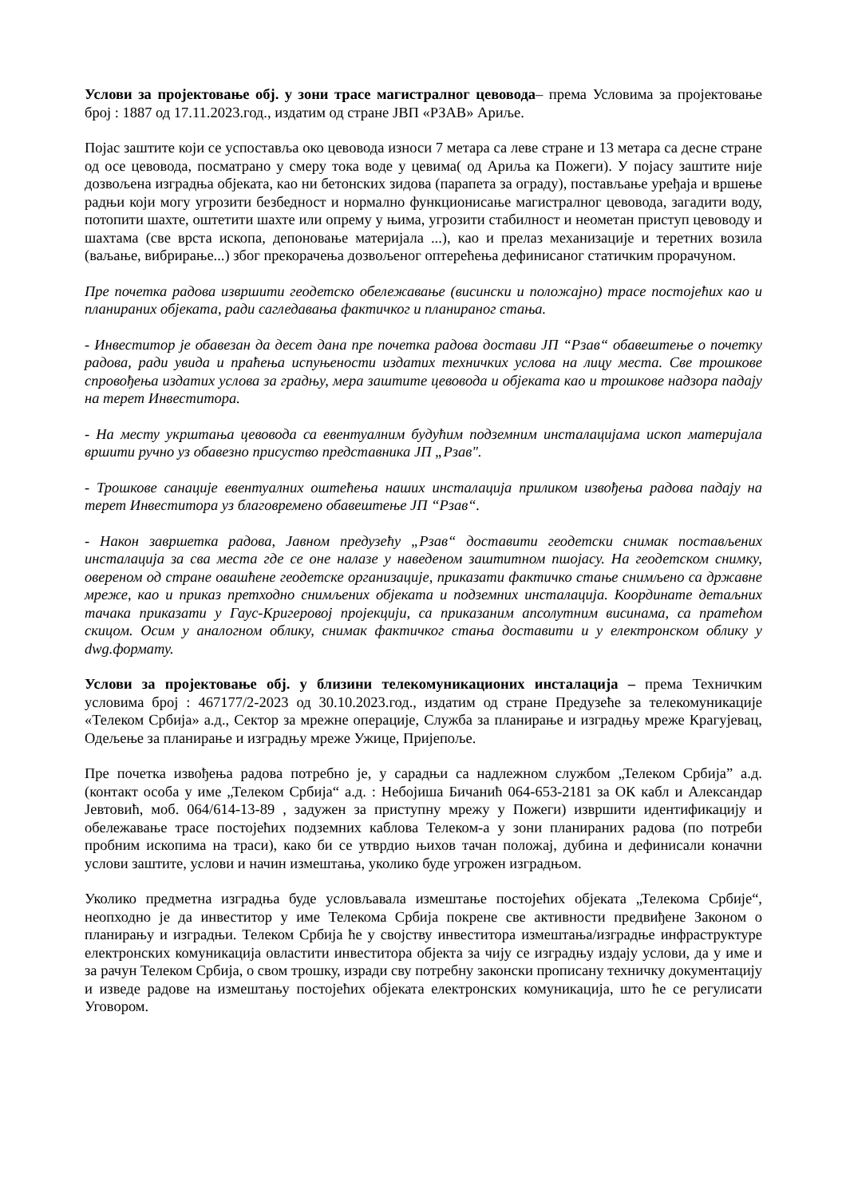Услови за пројектовање обј. у зони трасе магистралног цевовода– према Условима за пројектовање број : 1887 од 17.11.2023.год., издатим од стране ЈВП «РЗАВ» Ариље.
Појас заштите који се успоставља око цевовода износи 7 метара са леве стране и 13 метара са десне стране од осе цевовода, посматрано у смеру тока воде у цевима( од Ариља ка Пожеги). У појасу заштите није дозвољена изградња објеката, као ни бетонских зидова (парапета за ограду), постављање уређаја и вршење радњи који могу угрозити безбедност и нормално функционисање магистралног цевовода, загадити воду, потопити шахте, оштетити шахте или опрему у њима, угрозити стабилност и неометан приступ цевоводу и шахтама (све врста ископа, депоновање материјала ...), као и прелаз механизације и теретних возила (ваљање, вибрирање...) због прекорачења дозвољеног оптерећења дефинисаног статичким прорачуном.
Пре почетка радова извршити геодетско обележавање (висински и положајно) трасе постојећих као и планираних објеката, ради сагледавања фактичког и планираног стања.
- Инвеститор је обавезан да десет дана пре почетка радова достави ЈП “Рзав“ обавештење о почетку радова, ради увида и праћења испуњености издатих техничких услова на лицу места. Све трошкове спровођења издатих услова за градњу, мера заштите цевовода и објеката као и трошкове надзора падају на терет Инвеститора.
- На месту укрштања цевовода са евентуалним будућим подземним инсталацијама ископ материјала вршити ручно уз обавезно присуство представника ЈП „Рзав".
- Трошкове санације евентуалних оштећења наших инсталација приликом извођења радова падају на терет Инвеститора уз благовремено обавештење ЈП “Рзав“.
- Након завршетка радова, Јавном предузећу „Рзав“ доставити геодетски снимак постављених инсталација за сва места где се оне налазе у наведеном заштитном пшојасу. На геодетском снимку, овереном од стране овашћене геодетске организације, приказати фактичко стање снимљено са државне мреже, као и приказ претходно снимљених објеката и подземних инсталација. Координате детаљних тачака приказати у Гаус-Кригеровој пројекцији, са приказаним апсолутним висинама, са пратећом скицом. Осим у аналогном облику, снимак фактичког стања доставити и у електронском облику у dwg.формату.
Услови за пројектовање обј. у близини телекомуникационих инсталација – према Техничким условима број : 467177/2-2023 од 30.10.2023.год., издатим од стране Предузеће за телекомуникације «Телеком Србија» а.д., Сектор за мрежне операције, Служба за планирање и изградњу мреже Крагујевац, Одељење за планирање и изградњу мреже Ужице, Пријепоље.
Пре почетка извођења радова потребно је, у сарадњи са надлежном службом „Телеком Србија” а.д. (контакт особа у име „Телеком Србија“ а.д. : Небојиша Бичанић 064-653-2181 за ОК кабл и Александар Јевтовић, моб. 064/614-13-89 , задужен за приступну мрежу у Пожеги) извршити идентификацију и обележавање трасе постојећих подземних каблова Телеком-а у зони планираних радова (по потреби пробним ископима на траси), како би се утврдио њихов тачан положај, дубина и дефинисали коначни услови заштите, услови и начин измештања, уколико буде угрожен изградњом.
Уколико предметна изградња буде условљавала измештање постојећих објеката „Телекома Србије“, неопходно је да инвеститор у име Телекома Србија покрене све активности предвиђене Законом о планирању и изградњи. Телеком Србија ће у својству инвеститора измештања/изградње инфраструктуре електронских комуникација овластити инвеститора објекта за чију се изградњу издају услови, да у име и за рачун Телеком Србија, о свом трошку, изради сву потребну законски прописану техничку документацију и изведе радове на измештању постојећих објеката електронских комуникација, што ће се регулисати Уговором.